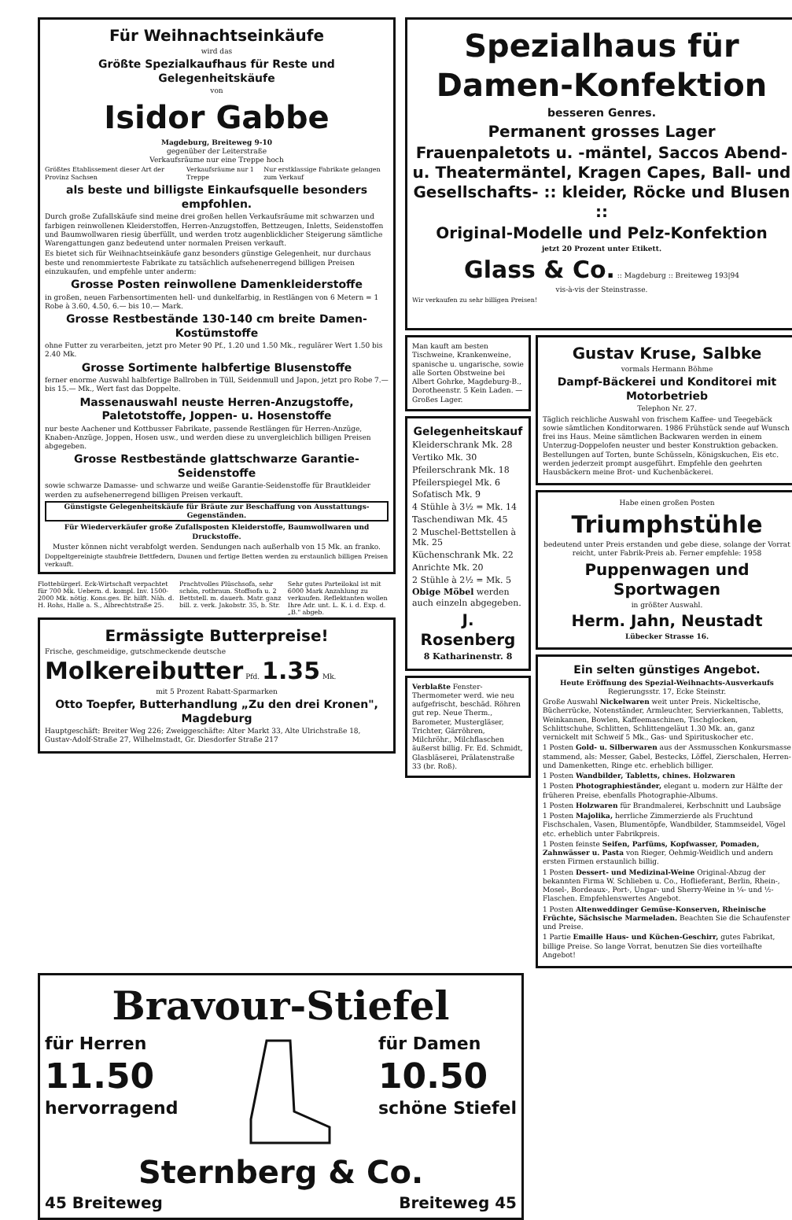Für Weihnachtseinkäufe
wird das
Größte Spezialkaufhaus für Reste und Gelegenheitskäufe
von
Isidor Gabbe
Magdeburg, Breiteweg 9-10
gegenüber der Leiterstraße
Verkaufsräume nur eine Treppe hoch
Größtes Etablissement dieser Art der Provinz Sachsen Verkaufsräume nur 1 Treppe Nur erstklassige Fabrikate gelangen zum Verkauf
als beste und billigste Einkaufsquelle besonders empfohlen.
Durch große Zufallskäufe sind meine drei großen hellen Verkaufsräume mit schwarzen und farbigen reinwollenen Kleiderstoffen, Herren-Anzugstoffen, Bettzeugen, Inletts, Seidenstoffen und Baumwollwaren riesig überfüllt, und werden trotz augenblicklicher Steigerung sämtliche Warengattungen ganz bedeutend unter normalen Preisen verkauft.
Es bietet sich für Weihnachtseinkäufe ganz besonders günstige Gelegenheit, nur durchaus beste und renommierteste Fabrikate zu tatsächlich aufsehenerregend billigen Preisen einzukaufen, und empfehle unter anderm:
Grosse Posten reinwollene Damenkleiderstoffe
in großen, neuen Farbensortimenten hell- und dunkelfarbig, in Restlängen von 6 Metern = 1 Robe à 3.60, 4.50, 6.— bis 10.— Mark.
Grosse Restbestände 130-140 cm breite Damen-Kostümstoffe
ohne Futter zu verarbeiten, jetzt pro Meter 90 Pf., 1.20 und 1.50 Mk., regulärer Wert 1.50 bis 2.40 Mk.
Grosse Sortimente halbfertige Blusenstoffe
ferner enorme Auswahl halbfertige Ballroben in Tüll, Seidenmull und Japon, jetzt pro Robe 7.— bis 15.— Mk., Wert fast das Doppelte.
Massenauswahl neuste Herren-Anzugstoffe, Paletotstoffe, Joppen- u. Hosenstoffe
nur beste Aachener und Kottbusser Fabrikate, passende Restlängen für Herren-Anzüge, Knaben-Anzüge, Joppen, Hosen usw., und werden diese zu unvergleichlich billigen Preisen abgegeben.
Grosse Restbestände glattschwarze Garantie-Seidenstoffe
sowie schwarze Damasse- und schwarze und weiße Garantie-Seidenstoffe für Brautkleider werden zu aufsehenerregend billigen Preisen verkauft.
Günstigste Gelegenheitskäufe für Bräute zur Beschaffung von Ausstattungs-Gegenständen.
Für Wiederverkäufer große Zufallsposten Kleiderstoffe, Baumwollwaren und Druckstoffe.
Muster können nicht verabfolgt werden. Sendungen nach außerhalb von 15 Mk. an franko.
Doppeltgereinigte staubfreie Bettfedern, Daunen und fertige Betten werden zu erstaunlich billigen Preisen verkauft.
Flottebürgerl. Eck-Wirtschaft verpachtet für 700 Mk. Uebern. d. kompl. Inv. 1500-2000 Mk. nötig. Kons.ges. Br. hilft. Näh. d. H. Rohs, Halle a. S., Albrechtstraße 25.
Prachtvolles Plüschsofa, sehr schön, rotbraun. Stoffsofa u. 2 Bettstell. m. dauerh. Matr. ganz bill. z. verk. Jakobstr. 35, b. Str.
Sehr gutes Parteilokal ist mit 6000 Mark Anzahlung zu verkaufen. Reflektanten wollen Ihre Adr. unt. L. K. i. d. Exp. d. „B." abgeb.
Ermässigte Butterpreise!
Frische, geschmeidige, gutschmeckende deutsche Molkereibutter Pfd. 1.35 Mk.
mit 5 Prozent Rabatt-Sparmarken
Otto Toepfer, Butterhandlung „Zu den drei Kronen", Magdeburg
Hauptgeschäft: Breiter Weg 226; Zweiggeschäfte: Alter Markt 33, Alte Ulrichstraße 18, Gustav-Adolf-Straße 27, Wilhelmstadt, Gr. Diesdorfer Straße 217
Spezialhaus für Damen-Konfektion
besseren Genres.
Permanent grosses Lager
Frauenpaletots u. -mäntel, Saccos Abend- u. Theatermäntel, Kragen Capes, Ball- und Gesellschafts- :: kleider, Röcke und Blusen ::
Original-Modelle und Pelz-Konfektion
jetzt 20 Prozent unter Etikett.
Glass & Co. :: Magdeburg :: Breiteweg 193|94
vis-à-vis der Steinstrasse.
Wir verkaufen zu sehr billigen Preisen!
Man kauft am besten Tischweine, Krankenweine, spanische u. ungarische, sowie alle Sorten Obstweine bei Albert Gohrke, Magdeburg-B., Dorotheenstr. 5 Kein Laden. — Großes Lager.
Gelegenheitskauf
Kleiderschrank Mk. 28
Vertiko Mk. 30
Pfeilerschrank Mk. 18
Pfeilerspiegel Mk. 6
Sofatisch Mk. 9
4 Stühle à 3½ = Mk. 14
Taschendiwan Mk. 45
2 Muschel-Bettstellen à Mk. 25
Küchenschrank Mk. 22
Anrichte Mk. 20
2 Stühle à 2½ = Mk. 5
Obige Möbel werden auch einzeln abgegeben.
J. Rosenberg
8 Katharinenstr. 8
Verblaßte Fenster-Thermometer werd. wie neu aufgefrischt, beschäd. Röhren gut rep. Neue Therm., Barometer, Mustergläser, Trichter, Gärröhren, Milchröhr., Milchflaschen äußerst billig. Fr. Ed. Schmidt, Glasbläserei, Prälatenstraße 33 (br. Roß).
Gustav Kruse, Salbke
vormals Hermann Böhme
Dampf-Bäckerei und Konditorei mit Motorbetrieb
Telephon Nr. 27.
Täglich reichliche Auswahl von frischem Kaffee- und Teegebäck sowie sämtlichen Konditorwaren. 1986 Frühstück sende auf Wunsch frei ins Haus. Meine sämtlichen Backwaren werden in einem Unterzug-Doppelofen neuster und bester Konstruktion gebacken. Bestellungen auf Torten, bunte Schüsseln, Königskuchen, Eis etc. werden jederzeit prompt ausgeführt. Empfehle den geehrten Hausbäckern meine Brot- und Kuchenbäckerei.
Habe einen großen Posten
Triumphstühle
bedeutend unter Preis erstanden und gebe diese, solange der Vorrat reicht, unter Fabrik-Preis ab. Ferner empfehle: 1958
Puppenwagen und Sportwagen
in größter Auswahl.
Herm. Jahn, Neustadt
Lübecker Strasse 16.
Ein selten günstiges Angebot.
Heute Eröffnung des Spezial-Weihnachts-Ausverkaufs
Regierungsstr. 17, Ecke Steinstr.
Große Auswahl Nickelwaren weit unter Preis. Nickeltische, Bücherrücke, Notenständer, Armleuchter, Servierkannen, Tabletts, Weinkannen, Bowlen, Kaffeemaschinen, Tischglocken, Schlittschuhe, Schlitten, Schlittengeläut 1.30 Mk. an, ganz vernickelt mit Schweif 5 Mk., Gas- und Spirituskocher etc.
1 Posten Gold- u. Silberwaren aus der Assmusschen Konkursmasse stammend, als: Messer, Gabel, Bestecks, Löffel, Zierschalen, Herren- und Damenketten, Ringe etc. erheblich billiger.
1 Posten Wandbilder, Tabletts, chines. Holzwaren
1 Posten Photographieständer, elegant u. modern zur Hälfte der früheren Preise, ebenfalls Photographie-Albums.
1 Posten Holzwaren für Brandmalerei, Kerbschnitt und Laubsäge
1 Posten Majolika, herrliche Zimmerzierde als Fruchtund Fischschalen, Vasen, Blumentöpfe, Wandbilder, Stammseidel, Vögel etc. erheblich unter Fabrikpreis.
1 Posten feinste Seifen, Parfüms, Kopfwasser, Pomaden, Zahnwässer u. Pasta von Rieger, Oehmig-Weidlich und andern ersten Firmen erstaunlich billig.
1 Posten Dessert- und Medizinal-Weine Original-Abzug der bekannten Firma W. Schlieben u. Co., Hoflieferant, Berlin, Rhein-, Mosel-, Bordeaux-, Port-, Ungar- und Sherry-Weine in ¼- und ½-Flaschen. Empfehlenswertes Angebot.
1 Posten Altenweddinger Gemüse-Konserven, Rheinische Früchte, Sächsische Marmeladen. Beachten Sie die Schaufenster und Preise.
1 Partie Emaille Haus- und Küchen-Geschirr, gutes Fabrikat, billige Preise. So lange Vorrat, benutzen Sie dies vorteilhafte Angebot!
Bravour-Stiefel
für Herren
11.50
hervorragend
für Damen
10.50
schöne Stiefel
Sternberg & Co.
45 Breiteweg Breiteweg 45